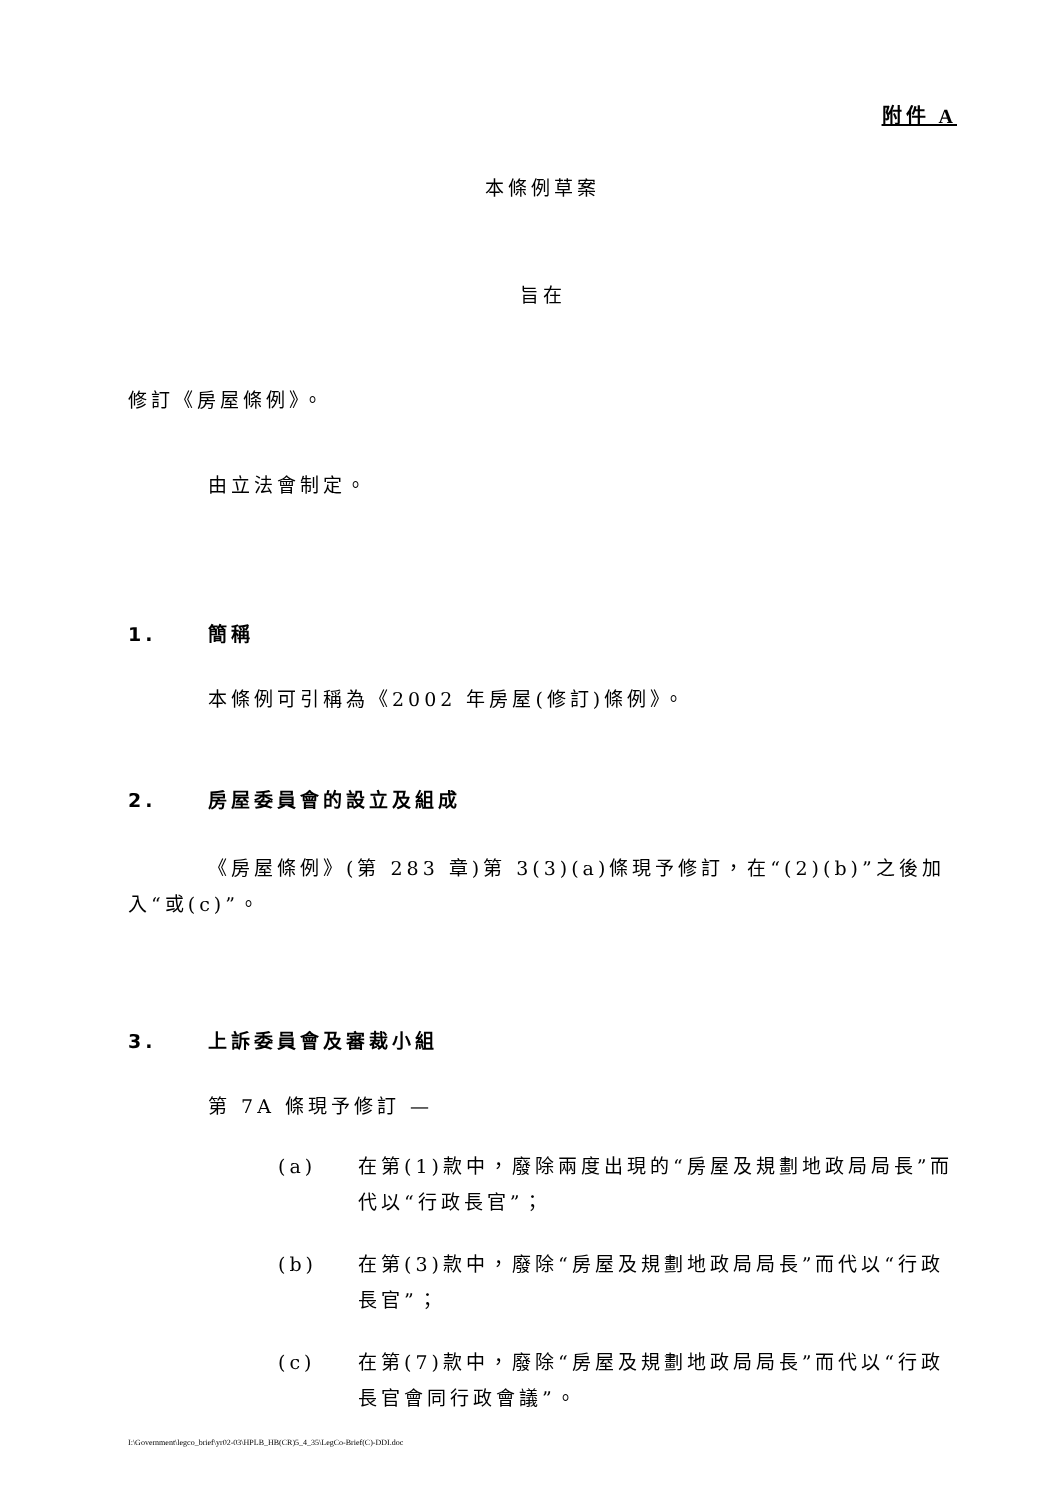附件 A
本條例草案
旨在
修訂《房屋條例》。
由立法會制定。
1. 簡稱
本條例可引稱為《2002 年房屋(修訂)條例》。
2. 房屋委員會的設立及組成
《房屋條例》(第 283 章)第 3(3)(a)條現予修訂，在“(2)(b)”之後加入“或(c)”。
3. 上訴委員會及審裁小組
第 7A 條現予修訂 —
(a) 在第(1)款中，廢除兩度出現的“房屋及規劃地政局局長”而代以“行政長官”；
(b) 在第(3)款中，廢除“房屋及規劃地政局局長”而代以“行政長官”；
(c) 在第(7)款中，廢除“房屋及規劃地政局局長”而代以“行政長官會同行政會議”。
I:\Government\legco_brief\yr02-03\HPLB_HB(CR)5_4_35\LegCo-Brief(C)-DDI.doc